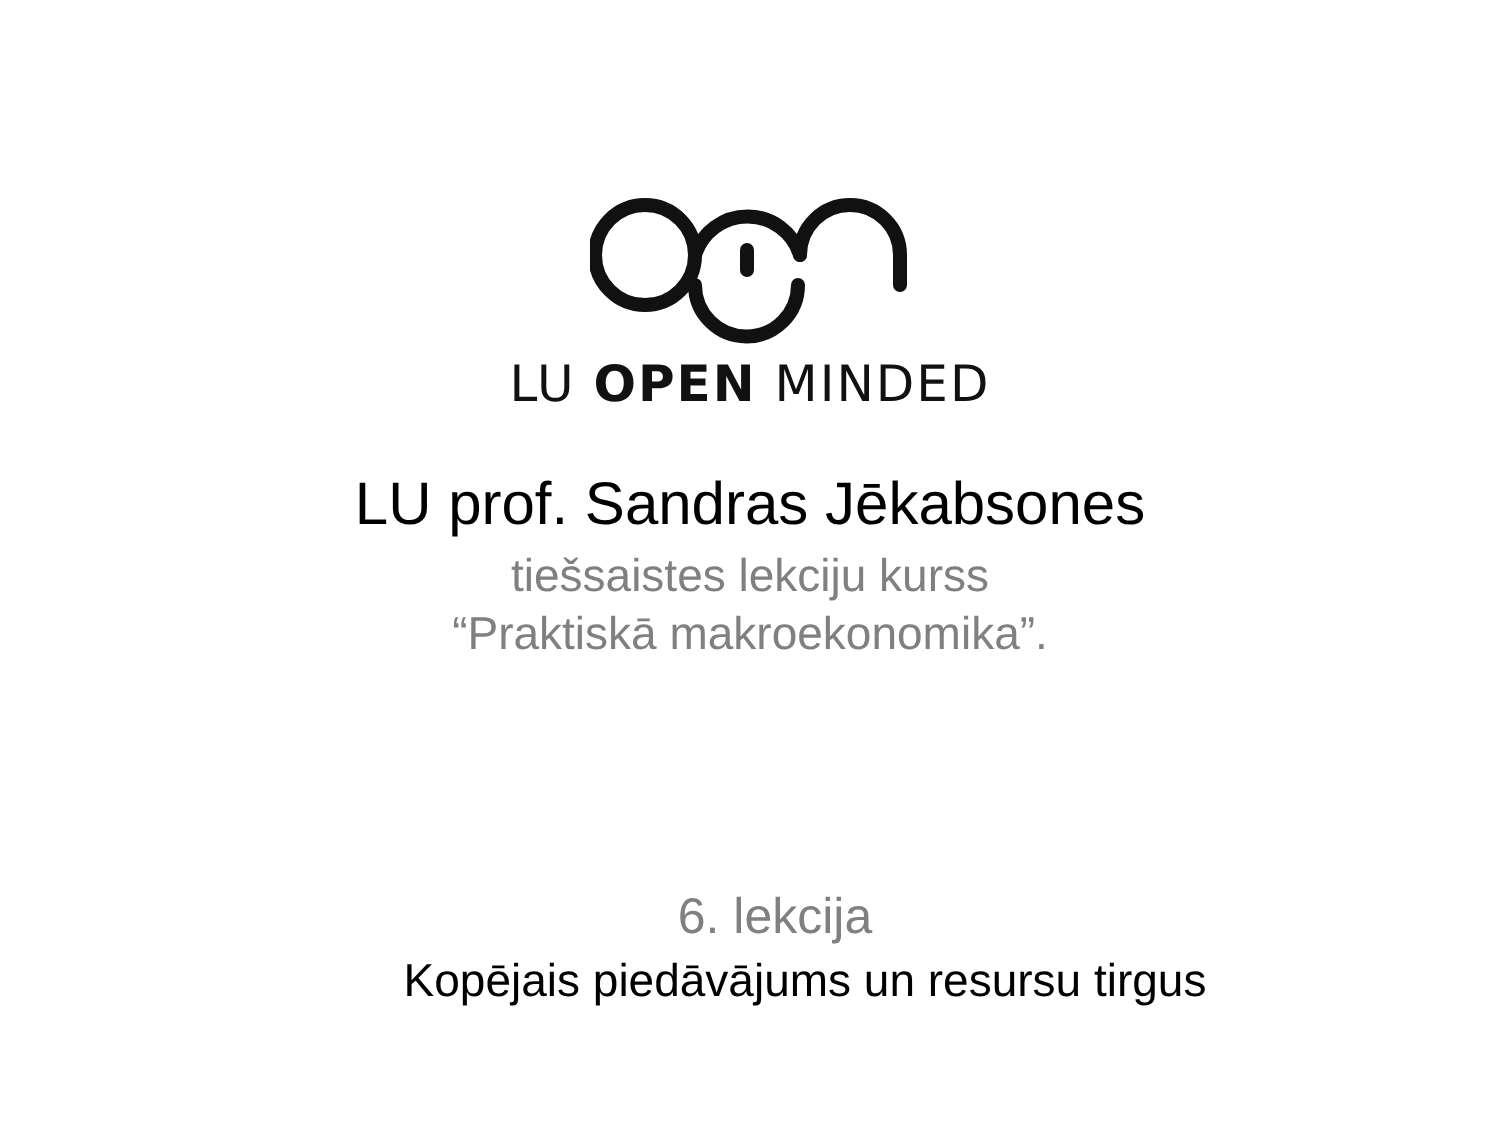LU OPEN MINDED
LU prof. Sandras Jēkabsones
tiešsaistes lekciju kurss
“Praktiskā makroekonomika”.
6. lekcija
Kopējais piedāvājums un resursu tirgus